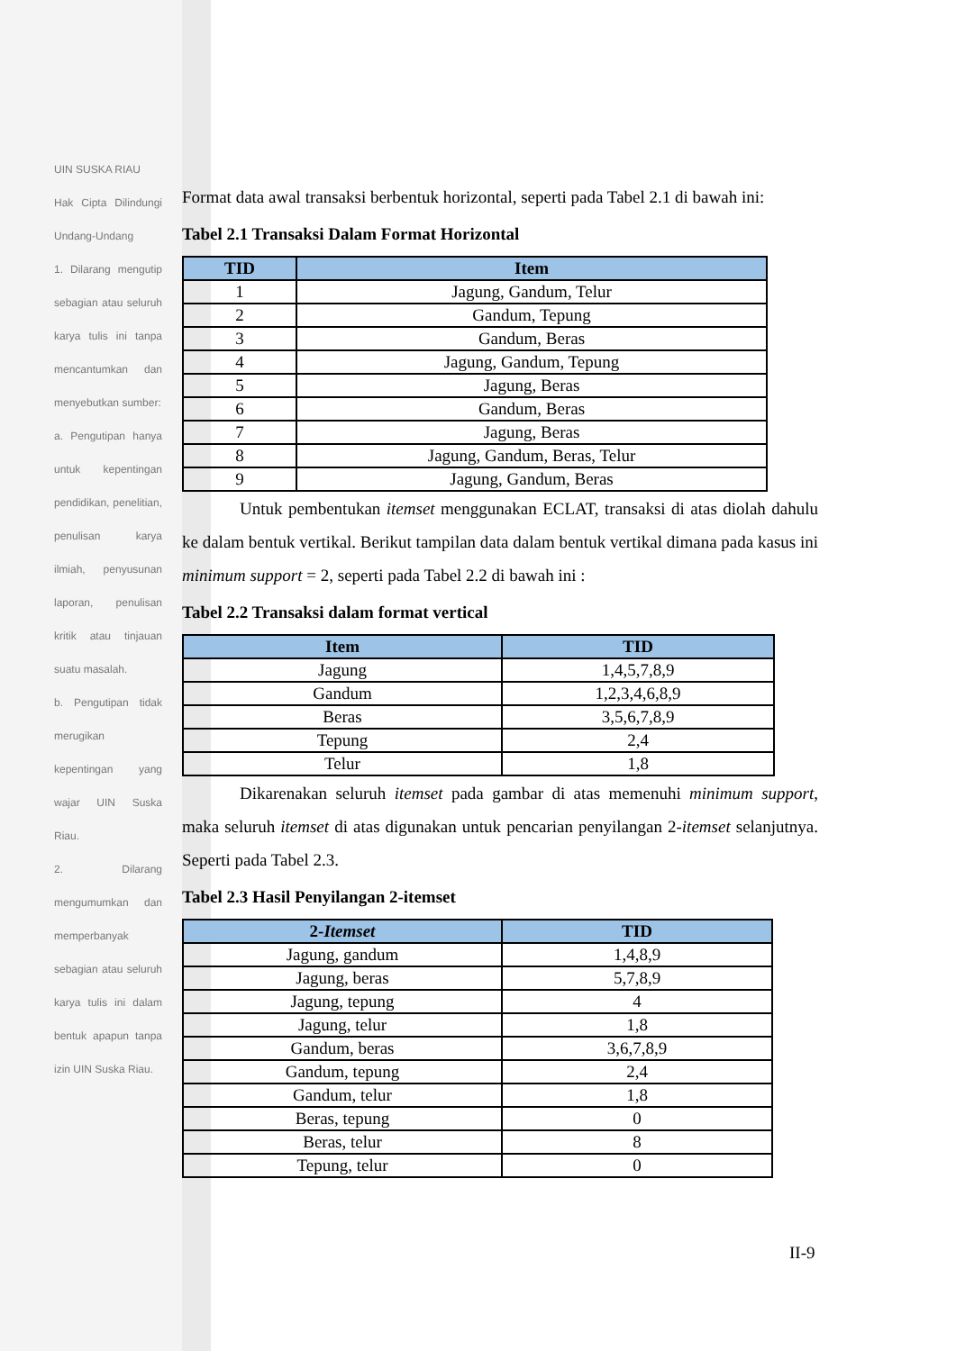UIN SUSKA RIAU
Hak Cipta Dilindungi Undang-Undang
1. Dilarang mengutip sebagian atau seluruh karya tulis ini tanpa mencantumkan dan menyebutkan sumber:
a. Pengutipan hanya untuk kepentingan pendidikan, penelitian, penulisan karya ilmiah, penyusunan laporan, penulisan kritik atau tinjauan suatu masalah.
b. Pengutipan tidak merugikan kepentingan yang wajar UIN Suska Riau.
2. Dilarang mengumumkan dan memperbanyak sebagian atau seluruh karya tulis ini dalam bentuk apapun tanpa izin UIN Suska Riau.
Format data awal transaksi berbentuk horizontal, seperti pada Tabel 2.1 di bawah ini:
Tabel 2.1 Transaksi Dalam Format Horizontal
| TID | Item |
| --- | --- |
| 1 | Jagung, Gandum, Telur |
| 2 | Gandum, Tepung |
| 3 | Gandum, Beras |
| 4 | Jagung, Gandum, Tepung |
| 5 | Jagung, Beras |
| 6 | Gandum, Beras |
| 7 | Jagung, Beras |
| 8 | Jagung, Gandum, Beras, Telur |
| 9 | Jagung, Gandum, Beras |
Untuk pembentukan itemset menggunakan ECLAT, transaksi di atas diolah dahulu ke dalam bentuk vertikal. Berikut tampilan data dalam bentuk vertikal dimana pada kasus ini minimum support = 2, seperti pada Tabel 2.2 di bawah ini :
Tabel 2.2 Transaksi dalam format vertical
| Item | TID |
| --- | --- |
| Jagung | 1,4,5,7,8,9 |
| Gandum | 1,2,3,4,6,8,9 |
| Beras | 3,5,6,7,8,9 |
| Tepung | 2,4 |
| Telur | 1,8 |
Dikarenakan seluruh itemset pada gambar di atas memenuhi minimum support, maka seluruh itemset di atas digunakan untuk pencarian penyilangan 2-itemset selanjutnya. Seperti pada Tabel 2.3.
Tabel 2.3 Hasil Penyilangan 2-itemset
| 2- Itemset | TID |
| --- | --- |
| Jagung, gandum | 1,4,8,9 |
| Jagung, beras | 5,7,8,9 |
| Jagung, tepung | 4 |
| Jagung, telur | 1,8 |
| Gandum, beras | 3,6,7,8,9 |
| Gandum, tepung | 2,4 |
| Gandum, telur | 1,8 |
| Beras, tepung | 0 |
| Beras, telur | 8 |
| Tepung, telur | 0 |
II-9